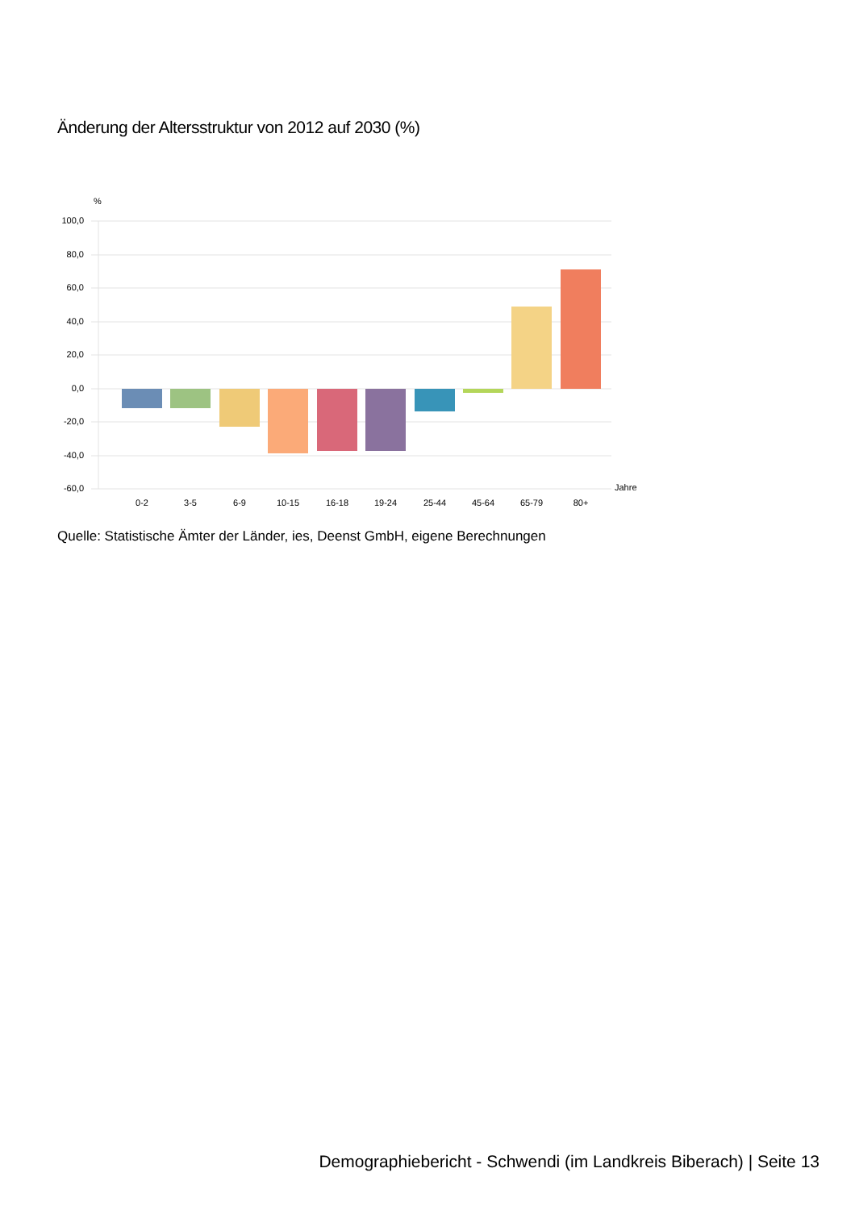Änderung der Altersstruktur von 2012 auf 2030 (%)
%
100,0
80,0
60,0
40,0
20,0
0,0
-20,0
-40,0
-60,0
Jahre
0-2
3-5
6-9
10-15
16-18
19-24
25-44
45-64
65-79
80+
Quelle: Statistische Ämter der Länder, ies, Deenst GmbH, eigene Berechnungen
Demographiebericht - Schwendi (im Landkreis Biberach) | Seite 13